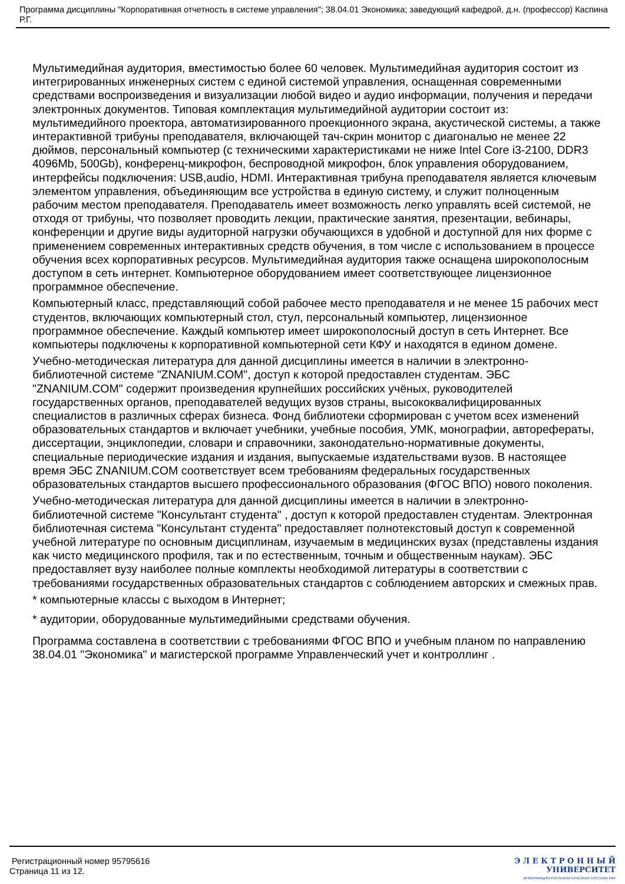Программа дисциплины "Корпоративная отчетность в системе управления"; 38.04.01 Экономика; заведующий кафедрой, д.н. (профессор) Каспина Р.Г.
Мультимедийная аудитория, вместимостью более 60 человек. Мультимедийная аудитория состоит из интегрированных инженерных систем с единой системой управления, оснащенная современными средствами воспроизведения и визуализации любой видео и аудио информации, получения и передачи электронных документов. Типовая комплектация мультимедийной аудитории состоит из: мультимедийного проектора, автоматизированного проекционного экрана, акустической системы, а также интерактивной трибуны преподавателя, включающей тач-скрин монитор с диагональю не менее 22 дюймов, персональный компьютер (с техническими характеристиками не ниже Intel Core i3-2100, DDR3 4096Mb, 500Gb), конференц-микрофон, беспроводной микрофон, блок управления оборудованием, интерфейсы подключения: USB,audio, HDMI. Интерактивная трибуна преподавателя является ключевым элементом управления, объединяющим все устройства в единую систему, и служит полноценным рабочим местом преподавателя. Преподаватель имеет возможность легко управлять всей системой, не отходя от трибуны, что позволяет проводить лекции, практические занятия, презентации, вебинары, конференции и другие виды аудиторной нагрузки обучающихся в удобной и доступной для них форме с применением современных интерактивных средств обучения, в том числе с использованием в процессе обучения всех корпоративных ресурсов. Мультимедийная аудитория также оснащена широкополосным доступом в сеть интернет. Компьютерное оборудованием имеет соответствующее лицензионное программное обеспечение.
Компьютерный класс, представляющий собой рабочее место преподавателя и не менее 15 рабочих мест студентов, включающих компьютерный стол, стул, персональный компьютер, лицензионное программное обеспечение. Каждый компьютер имеет широкополосный доступ в сеть Интернет. Все компьютеры подключены к корпоративной компьютерной сети КФУ и находятся в едином домене.
Учебно-методическая литература для данной дисциплины имеется в наличии в электронно-библиотечной системе "ZNANIUM.COM", доступ к которой предоставлен студентам. ЭБС "ZNANIUM.COM" содержит произведения крупнейших российских учёных, руководителей государственных органов, преподавателей ведущих вузов страны, высококвалифицированных специалистов в различных сферах бизнеса. Фонд библиотеки сформирован с учетом всех изменений образовательных стандартов и включает учебники, учебные пособия, УМК, монографии, авторефераты, диссертации, энциклопедии, словари и справочники, законодательно-нормативные документы, специальные периодические издания и издания, выпускаемые издательствами вузов. В настоящее время ЭБС ZNANIUM.COM соответствует всем требованиям федеральных государственных образовательных стандартов высшего профессионального образования (ФГОС ВПО) нового поколения.
Учебно-методическая литература для данной дисциплины имеется в наличии в электронно-библиотечной системе "Консультант студента" , доступ к которой предоставлен студентам. Электронная библиотечная система "Консультант студента" предоставляет полнотекстовый доступ к современной учебной литературе по основным дисциплинам, изучаемым в медицинских вузах (представлены издания как чисто медицинского профиля, так и по естественным, точным и общественным наукам). ЭБС предоставляет вузу наиболее полные комплекты необходимой литературы в соответствии с требованиями государственных образовательных стандартов с соблюдением авторских и смежных прав.
* компьютерные классы с выходом в Интернет;
* аудитории, оборудованные мультимедийными средствами обучения.
Программа составлена в соответствии с требованиями ФГОС ВПО и учебным планом по направлению 38.04.01 "Экономика" и магистерской программе Управленческий учет и контроллинг .
Регистрационный номер 95795616
Страница 11 из 12.
Э Л Е К Т Р О Н Н Ы Й
УНИВЕРСИТЕТ
ИНФОРМАЦИОННО-АНАЛИТИЧЕСКАЯ СИСТЕМА КФУ